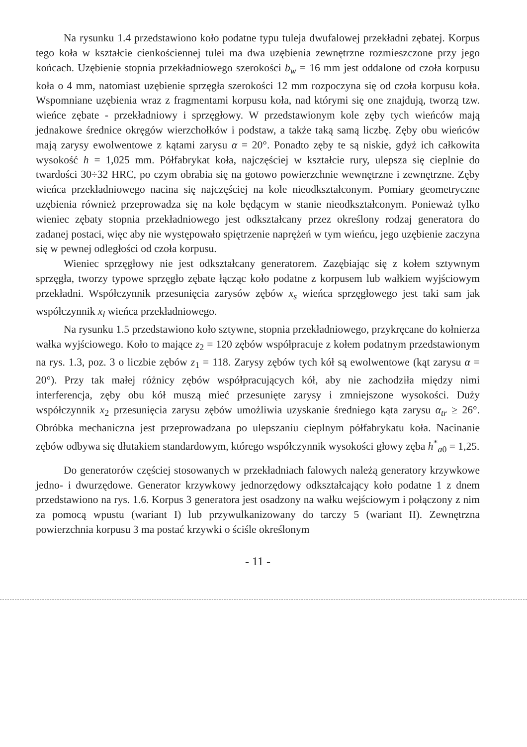Na rysunku 1.4 przedstawiono koło podatne typu tuleja dwufalowej przekładni zębatej. Korpus tego koła w kształcie cienkościennej tulei ma dwa uzębienia zewnętrzne rozmieszczone przy jego końcach. Uzębienie stopnia przekładniowego szerokości b<sub>w</sub> = 16 mm jest oddalone od czoła korpusu koła o 4 mm, natomiast uzębienie sprzęgła szerokości 12 mm rozpoczyna się od czoła korpusu koła. Wspomniane uzębienia wraz z fragmentami korpusu koła, nad którymi się one znajdują, tworzą tzw. wieńce zębate - przekładniowy i sprzęgłowy. W przedstawionym kole zęby tych wieńców mają jednakowe średnice okręgów wierzchołków i podstaw, a także taką samą liczbę. Zęby obu wieńców mają zarysy ewolwentowe z kątami zarysu α = 20°. Ponadto zęby te są niskie, gdyż ich całkowita wysokość h = 1,025 mm. Półfabrykat koła, najczęściej w kształcie rury, ulepsza się cieplnie do twardości 30÷32 HRC, po czym obrabia się na gotowo powierzchnie wewnętrzne i zewnętrzne. Zęby wieńca przekładniowego nacina się najczęściej na kole nieodkształconym. Pomiary geometryczne uzębienia również przeprowadza się na kole będącym w stanie nieodkształconym. Ponieważ tylko wieniec zębaty stopnia przekładniowego jest odkształcany przez określony rodzaj generatora do zadanej postaci, więc aby nie występowało spiętrzenie naprężeń w tym wieńcu, jego uzębienie zaczyna się w pewnej odległości od czoła korpusu.
Wieniec sprzęgłowy nie jest odkształcany generatorem. Zazębiając się z kołem sztywnym sprzęgła, tworzy typowe sprzęgło zębate łącząc koło podatne z korpusem lub wałkiem wyjściowym przekładni. Współczynnik przesunięcia zarysów zębów x<sub>s</sub> wieńca sprzęgłowego jest taki sam jak współczynnik x<sub>l</sub> wieńca przekładniowego.
Na rysunku 1.5 przedstawiono koło sztywne, stopnia przekładniowego, przykręcane do kołnierza wałka wyjściowego. Koło to mające z<sub>2</sub> = 120 zębów współpracuje z kołem podatnym przedstawionym na rys. 1.3, poz. 3 o liczbie zębów z<sub>1</sub> = 118. Zarysy zębów tych kół są ewolwentowe (kąt zarysu α = 20°). Przy tak małej różnicy zębów współpracujących kół, aby nie zachodziła między nimi interferencja, zęby obu kół muszą mieć przesunięte zarysy i zmniejszone wysokości. Duży współczynnik x<sub>2</sub> przesunięcia zarysu zębów umożliwia uzyskanie średniego kąta zarysu α<sub>tr</sub> ≥ 26°. Obróbka mechaniczna jest przeprowadzana po ulepszaniu cieplnym półfabrykatu koła. Nacinanie zębów odbywa się dłutakiem standardowym, którego współczynnik wysokości głowy zęba h<sup>*</sup><sub>a0</sub> = 1,25.
Do generatorów częściej stosowanych w przekładniach falowych należą generatory krzywkowe jedno- i dwurzędowe. Generator krzywkowy jednorzędowy odkształcający koło podatne 1 z dnem przedstawiono na rys. 1.6. Korpus 3 generatora jest osadzony na wałku wejściowym i połączony z nim za pomocą wpustu (wariant I) lub przywulkanizowany do tarczy 5 (wariant II). Zewnętrzna powierzchnia korpusu 3 ma postać krzywki o ściśle określonym
- 11 -